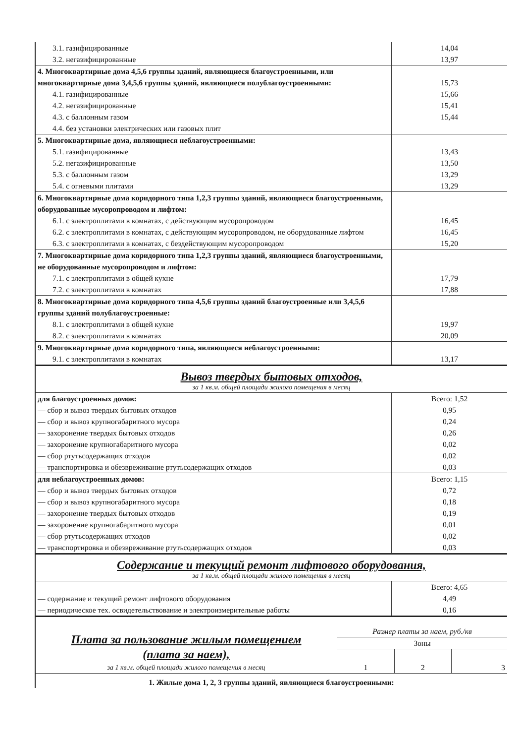| 3.1. газифицированные | 14,04 |
| 3.2. негазифицированные | 13,97 |
| 4. Многоквартирные дома 4,5,6 группы зданий, являющиеся благоустроенными, или многоквартирные дома 3,4,5,6 группы зданий, являющиеся полублагоустроенными: | 15,73 |
| 4.1. газифицированные | 15,66 |
| 4.2. негазифицированные | 15,41 |
| 4.3. с баллонным газом | 15,44 |
| 4.4. без установки электрических или газовых плит | |
| 5. Многоквартирные дома, являющиеся неблагоустроенными: | |
| 5.1. газифицированные | 13,43 |
| 5.2. негазифицированные | 13,50 |
| 5.3. с баллонным газом | 13,29 |
| 5.4. с огневыми плитами | 13,29 |
| 6. Многоквартирные дома коридорного типа 1,2,3 группы зданий, являющиеся благоустроенными, оборудованные мусоропроводом и лифтом: | |
| 6.1. с электроплитами в комнатах, с действующим мусоропроводом | 16,45 |
| 6.2. с электроплитами в комнатах, с действующим мусоропроводом, не оборудованные лифтом | 16,45 |
| 6.3. с электроплитами в комнатах, с бездействующим мусоропроводом | 15,20 |
| 7. Многоквартирные дома коридорного типа 1,2,3 группы зданий, являющиеся благоустроенными, не оборудованные мусоропроводом и лифтом: | |
| 7.1. с электроплитами в общей кухне | 17,79 |
| 7.2. с электроплитами в комнатах | 17,88 |
| 8. Многоквартирные дома коридорного типа 4,5,6 группы зданий благоустроенные или 3,4,5,6 группы зданий полублагоустроенные: | |
| 8.1. с электроплитами в общей кухне | 19,97 |
| 8.2. с электроплитами в комнатах | 20,09 |
| 9. Многоквартирные дома коридорного типа, являющиеся неблагоустроенными: | |
| 9.1. с электроплитами в комнатах | 13,17 |
Вывоз твердых бытовых отходов,
за 1 кв.м. общей площади жилого помещения в месяц
| для благоустроенных домов: | Всего: 1,52 |
| — сбор и вывоз твердых бытовых отходов | 0,95 |
| — сбор и вывоз крупногабаритного мусора | 0,24 |
| — захоронение твердых бытовых отходов | 0,26 |
| — захоронение крупногабаритного мусора | 0,02 |
| — сбор ртутьсодержащих отходов | 0,02 |
| — транспортировка и обезвреживание ртутьсодержащих отходов | 0,03 |
| для неблагоустроенных домов: | Всего: 1,15 |
| — сбор и вывоз твердых бытовых отходов | 0,72 |
| — сбор и вывоз крупногабаритного мусора | 0,18 |
| — захоронение твердых бытовых отходов | 0,19 |
| — захоронение крупногабаритного мусора | 0,01 |
| — сбор ртутьсодержащих отходов | 0,02 |
| — транспортировка и обезвреживание ртутьсодержащих отходов | 0,03 |
Содержание и текущий ремонт лифтового оборудования,
за 1 кв.м. общей площади жилого помещения в месяц
| | Всего: 4,65 |
| — содержание и текущий ремонт лифтового оборудования | 4,49 |
| — периодическое тех. освидетельствование и электроизмерительные работы | 0,16 |
| Плата за пользование жилым помещением (плата за наем), за 1 кв.м. общей площади жилого помещения в месяц | Размер платы за наем, руб./кв | | |
| | Зоны | | |
| | 1 | 2 | 3 |
| 1. Жилые дома 1, 2, 3 группы зданий, являющиеся благоустроенными: | | | |